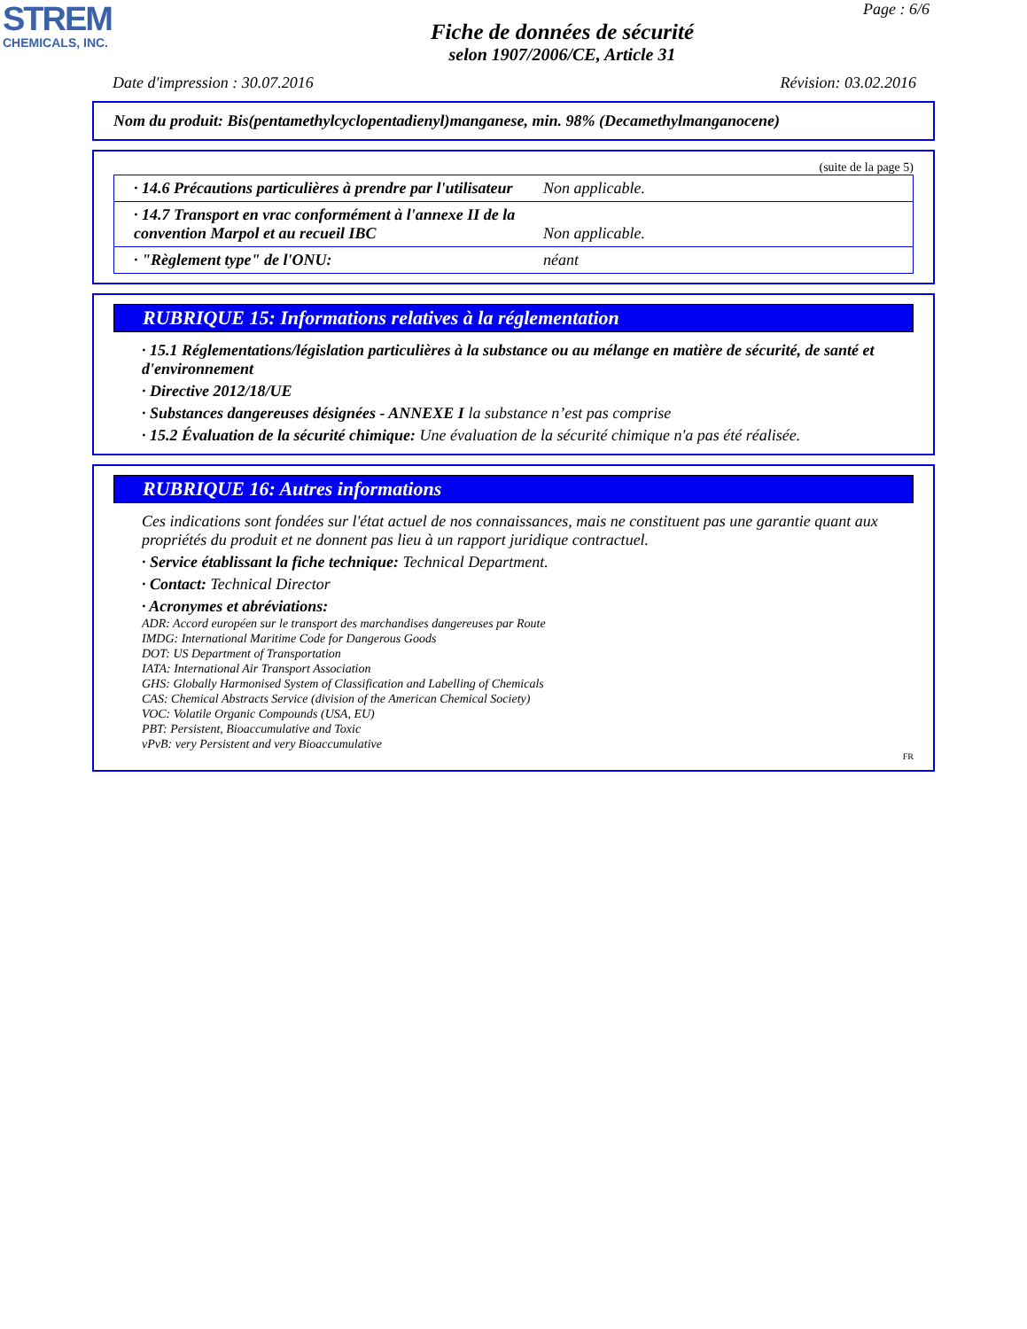STREM
CHEMICALS, INC.
Page : 6/6
Fiche de données de sécurité
selon 1907/2006/CE, Article 31
Date d'impression : 30.07.2016 Révision: 03.02.2016
Nom du produit: Bis(pentamethylcyclopentadienyl)manganese, min. 98% (Decamethylmanganocene)
(suite de la page 5)
| · 14.6 Précautions particulières à prendre par l'utilisateur | Non applicable. |
| · 14.7 Transport en vrac conformément à l'annexe II de la convention Marpol et au recueil IBC | Non applicable. |
| · "Règlement type" de l'ONU: | néant |
RUBRIQUE 15: Informations relatives à la réglementation
· 15.1 Réglementations/législation particulières à la substance ou au mélange en matière de sécurité, de santé et d'environnement
· Directive 2012/18/UE
· Substances dangereuses désignées - ANNEXE I la substance n’est pas comprise
· 15.2 Évaluation de la sécurité chimique: Une évaluation de la sécurité chimique n'a pas été réalisée.
RUBRIQUE 16: Autres informations
Ces indications sont fondées sur l'état actuel de nos connaissances, mais ne constituent pas une garantie quant aux propriétés du produit et ne donnent pas lieu à un rapport juridique contractuel.
· Service établissant la fiche technique: Technical Department.
· Contact: Technical Director
· Acronymes et abréviations:
ADR: Accord européen sur le transport des marchandises dangereuses par Route
IMDG: International Maritime Code for Dangerous Goods
DOT: US Department of Transportation
IATA: International Air Transport Association
GHS: Globally Harmonised System of Classification and Labelling of Chemicals
CAS: Chemical Abstracts Service (division of the American Chemical Society)
VOC: Volatile Organic Compounds (USA, EU)
PBT: Persistent, Bioaccumulative and Toxic
vPvB: very Persistent and very Bioaccumulative
FR